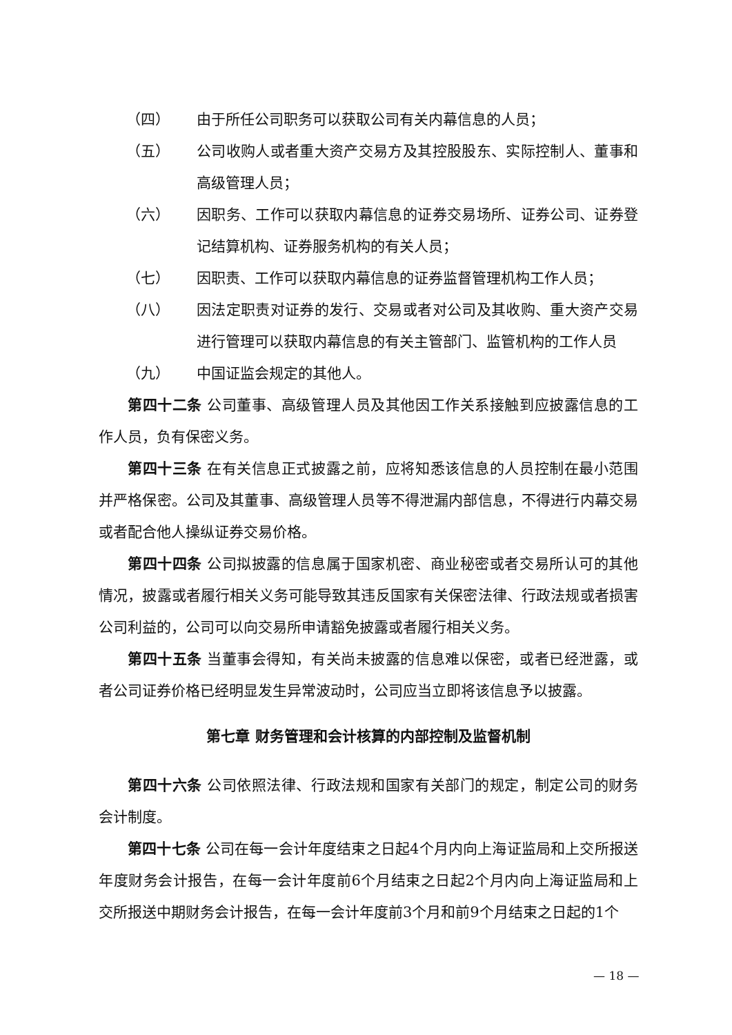（四） 由于所任公司职务可以获取公司有关内幕信息的人员；
（五） 公司收购人或者重大资产交易方及其控股股东、实际控制人、董事和高级管理人员；
（六） 因职务、工作可以获取内幕信息的证券交易场所、证券公司、证券登记结算机构、证券服务机构的有关人员；
（七） 因职责、工作可以获取内幕信息的证券监督管理机构工作人员；
（八） 因法定职责对证券的发行、交易或者对公司及其收购、重大资产交易进行管理可以获取内幕信息的有关主管部门、监管机构的工作人员
（九） 中国证监会规定的其他人。
第四十二条 公司董事、高级管理人员及其他因工作关系接触到应披露信息的工作人员，负有保密义务。
第四十三条 在有关信息正式披露之前，应将知悉该信息的人员控制在最小范围并严格保密。公司及其董事、高级管理人员等不得泄漏内部信息，不得进行内幕交易或者配合他人操纵证券交易价格。
第四十四条 公司拟披露的信息属于国家机密、商业秘密或者交易所认可的其他情况，披露或者履行相关义务可能导致其违反国家有关保密法律、行政法规或者损害公司利益的，公司可以向交易所申请豁免披露或者履行相关义务。
第四十五条 当董事会得知，有关尚未披露的信息难以保密，或者已经泄露，或者公司证券价格已经明显发生异常波动时，公司应当立即将该信息予以披露。
第七章 财务管理和会计核算的内部控制及监督机制
第四十六条 公司依照法律、行政法规和国家有关部门的规定，制定公司的财务会计制度。
第四十七条 公司在每一会计年度结束之日起4个月内向上海证监局和上交所报送年度财务会计报告，在每一会计年度前6个月结束之日起2个月内向上海证监局和上交所报送中期财务会计报告，在每一会计年度前3个月和前9个月结束之日起的1个
— 18 —